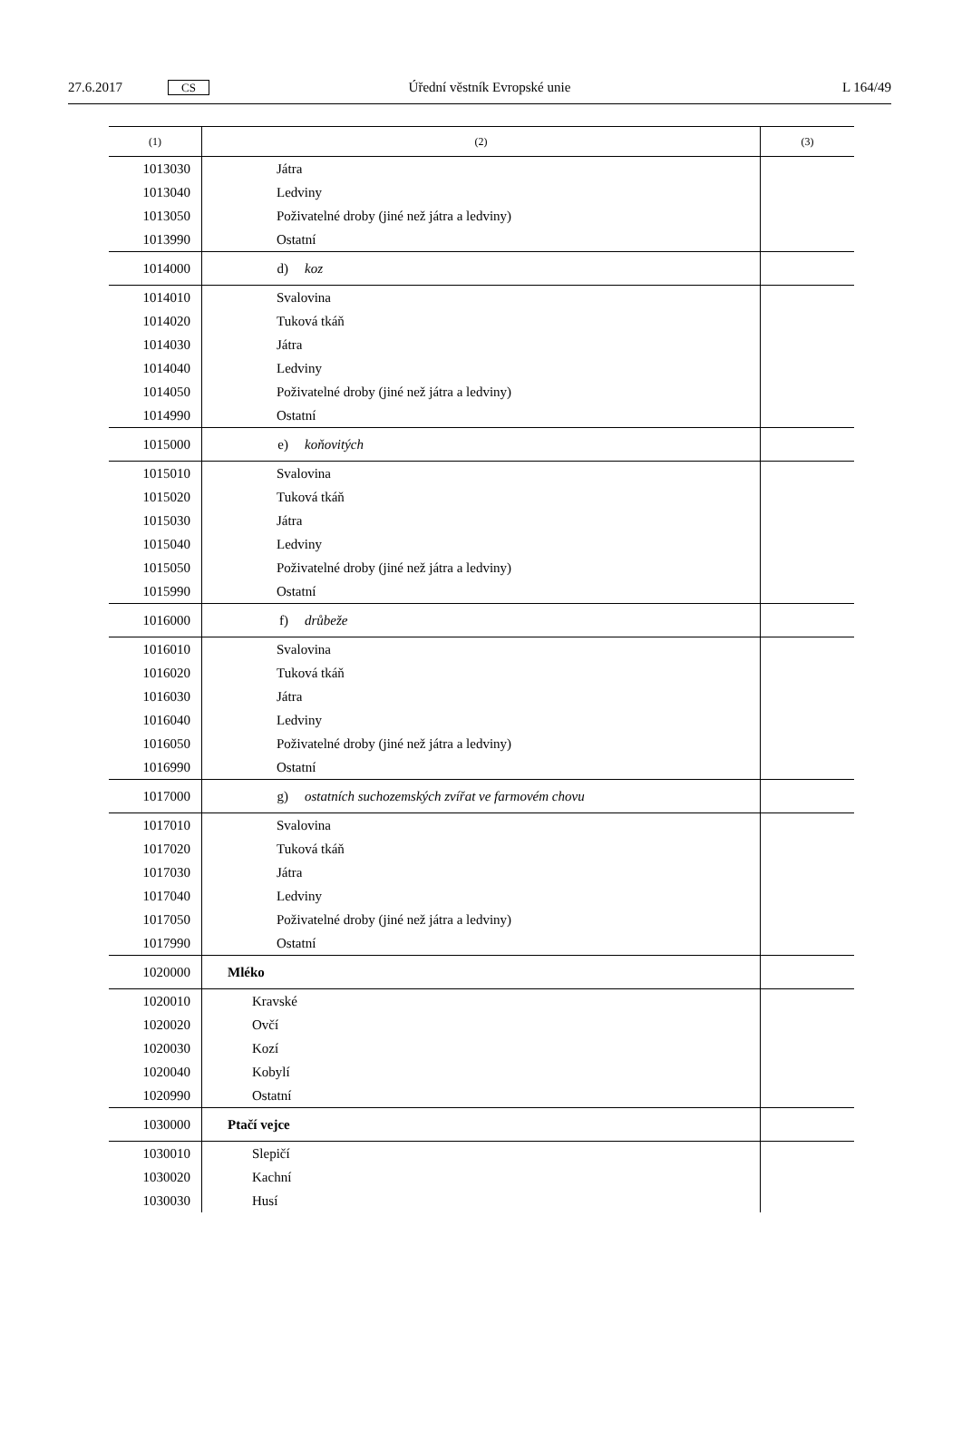27.6.2017 CS Úřední věstník Evropské unie L 164/49
| (1) | (2) | (3) |
| --- | --- | --- |
| 1013030 | Játra | |
| 1013040 | Ledviny | |
| 1013050 | Poživatelné droby (jiné než játra a ledviny) | |
| 1013990 | Ostatní | |
| 1014000 | d) koz | |
| 1014010 | Svalovina | |
| 1014020 | Tuková tkáň | |
| 1014030 | Játra | |
| 1014040 | Ledviny | |
| 1014050 | Poživatelné droby (jiné než játra a ledviny) | |
| 1014990 | Ostatní | |
| 1015000 | e) koňovitých | |
| 1015010 | Svalovina | |
| 1015020 | Tuková tkáň | |
| 1015030 | Játra | |
| 1015040 | Ledviny | |
| 1015050 | Poživatelné droby (jiné než játra a ledviny) | |
| 1015990 | Ostatní | |
| 1016000 | f) drůbeže | |
| 1016010 | Svalovina | |
| 1016020 | Tuková tkáň | |
| 1016030 | Játra | |
| 1016040 | Ledviny | |
| 1016050 | Poživatelné droby (jiné než játra a ledviny) | |
| 1016990 | Ostatní | |
| 1017000 | g) ostatních suchozemských zvířat ve farmovém chovu | |
| 1017010 | Svalovina | |
| 1017020 | Tuková tkáň | |
| 1017030 | Játra | |
| 1017040 | Ledviny | |
| 1017050 | Poživatelné droby (jiné než játra a ledviny) | |
| 1017990 | Ostatní | |
| 1020000 | Mléko | |
| 1020010 | Kravské | |
| 1020020 | Ovčí | |
| 1020030 | Kozí | |
| 1020040 | Kobylí | |
| 1020990 | Ostatní | |
| 1030000 | Ptačí vejce | |
| 1030010 | Slepičí | |
| 1030020 | Kachní | |
| 1030030 | Husí | |